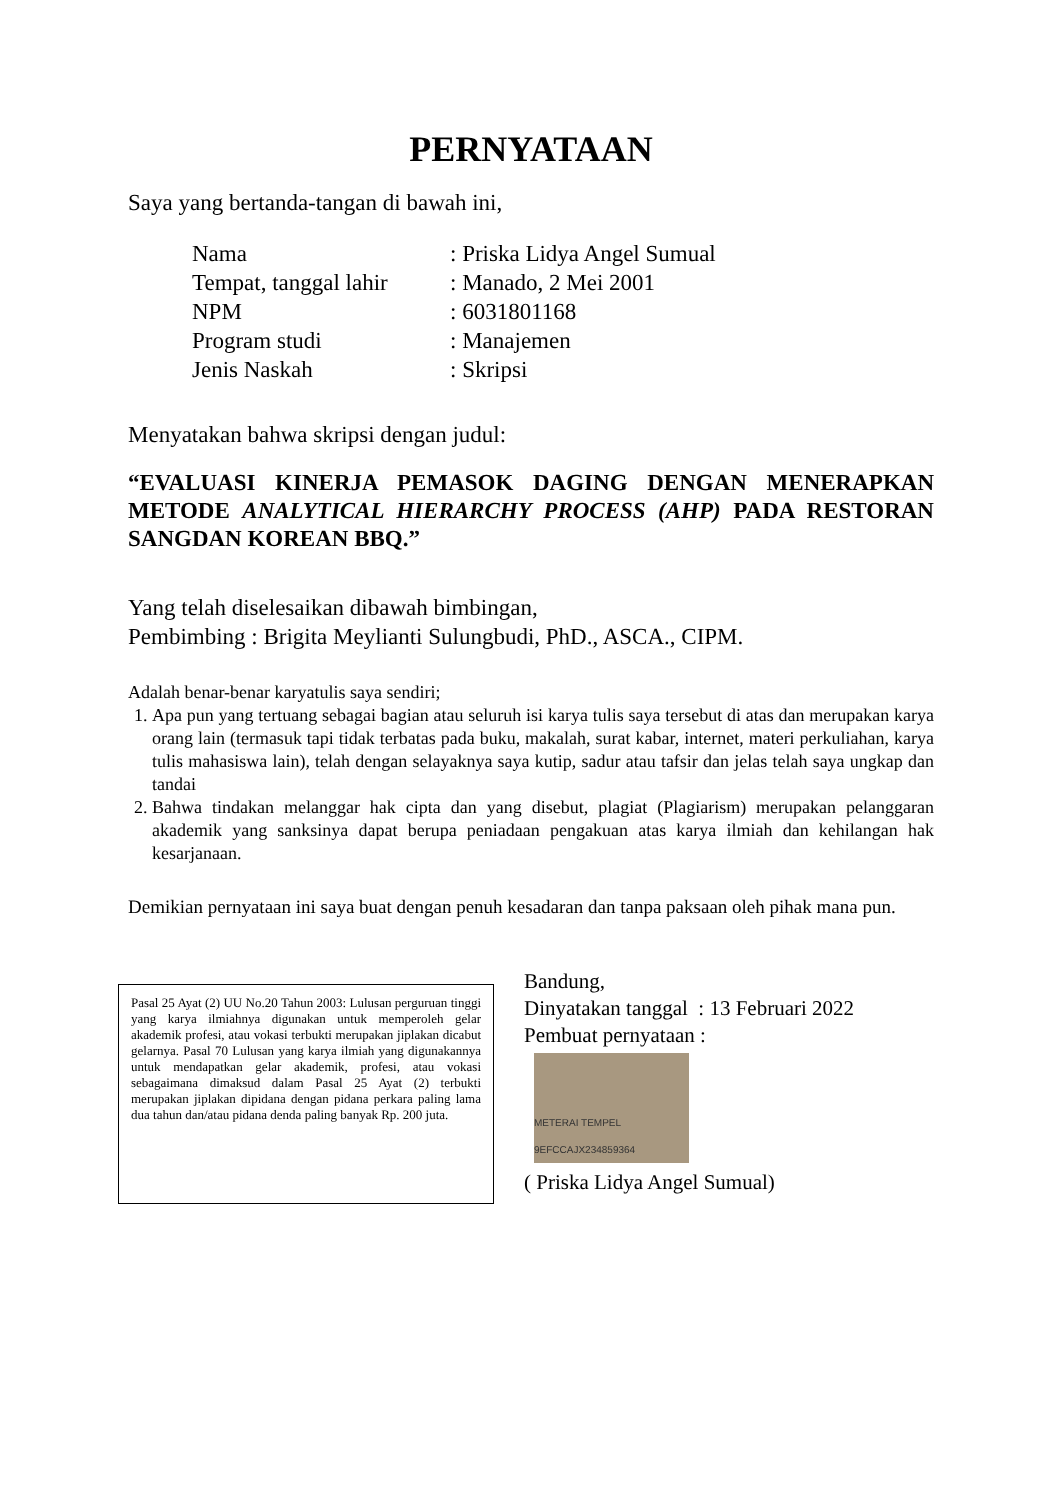PERNYATAAN
Saya yang bertanda-tangan di bawah ini,
Nama: Priska Lidya Angel Sumual
Tempat, tanggal lahir: Manado, 2 Mei 2001
NPM: 6031801168
Program studi: Manajemen
Jenis Naskah: Skripsi
Menyatakan bahwa skripsi dengan judul:
“EVALUASI KINERJA PEMASOK DAGING DENGAN MENERAPKAN METODE ANALYTICAL HIERARCHY PROCESS (AHP) PADA RESTORAN SANGDAN KOREAN BBQ.”
Yang telah diselesaikan dibawah bimbingan,
Pembimbing : Brigita Meylianti Sulungbudi, PhD., ASCA., CIPM.
Adalah benar-benar karyatulis saya sendiri;
1. Apa pun yang tertuang sebagai bagian atau seluruh isi karya tulis saya tersebut di atas dan merupakan karya orang lain (termasuk tapi tidak terbatas pada buku, makalah, surat kabar, internet, materi perkuliahan, karya tulis mahasiswa lain), telah dengan selayaknya saya kutip, sadur atau tafsir dan jelas telah saya ungkap dan tandai
2. Bahwa tindakan melanggar hak cipta dan yang disebut, plagiat (Plagiarism) merupakan pelanggaran akademik yang sanksinya dapat berupa peniadaan pengakuan atas karya ilmiah dan kehilangan hak kesarjanaan.
Demikian pernyataan ini saya buat dengan penuh kesadaran dan tanpa paksaan oleh pihak mana pun.
Pasal 25 Ayat (2) UU No.20 Tahun 2003: Lulusan perguruan tinggi yang karya ilmiahnya digunakan untuk memperoleh gelar akademik profesi, atau vokasi terbukti merupakan jiplakan dicabut gelarnya. Pasal 70 Lulusan yang karya ilmiah yang digunakannya untuk mendapatkan gelar akademik, profesi, atau vokasi sebagaimana dimaksud dalam Pasal 25 Ayat (2) terbukti merupakan jiplakan dipidana dengan pidana perkara paling lama dua tahun dan/atau pidana denda paling banyak Rp. 200 juta.
Bandung,
Dinyatakan tanggal : 13 Februari 2022
Pembuat pernyataan :
METERAI TEMPEL 9EFCCAJX234859364
( Priska Lidya Angel Sumual)